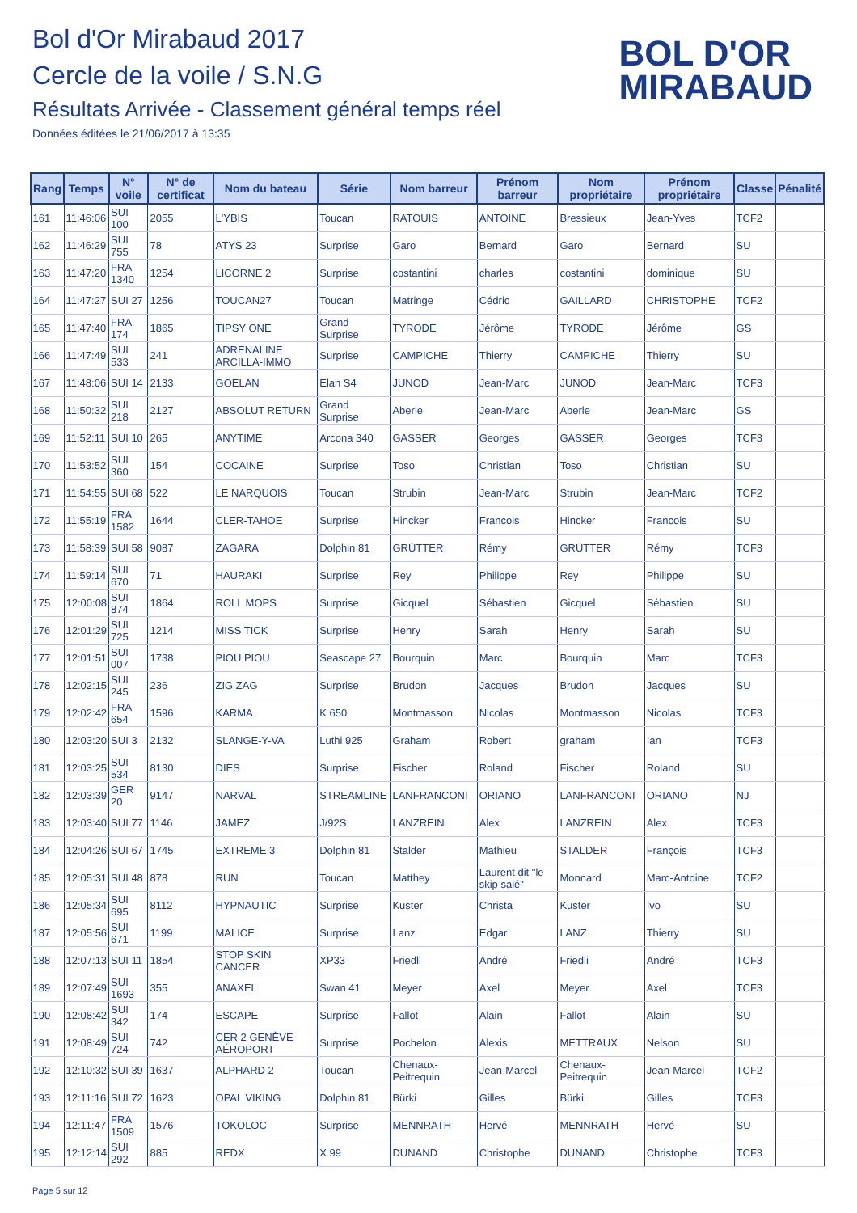Bol d'Or Mirabaud 2017
Cercle de la voile / S.N.G
Résultats Arrivée - Classement général temps réel
Données éditées le 21/06/2017 à 13:35
BOL D'OR
MIRABAUD
| Rang | Temps | N° voile | N° de certificat | Nom du bateau | Série | Nom barreur | Prénom barreur | Nom propriétaire | Prénom propriétaire | Classe | Pénalité |
| --- | --- | --- | --- | --- | --- | --- | --- | --- | --- | --- | --- |
| 161 | 11:46:06 | SUI 100 | 2055 | L'YBIS | Toucan | RATOUIS | ANTOINE | Bressieux | Jean-Yves | TCF2 | |
| 162 | 11:46:29 | SUI 755 | 78 | ATYS 23 | Surprise | Garo | Bernard | Garo | Bernard | SU | |
| 163 | 11:47:20 | FRA 1340 | 1254 | LICORNE 2 | Surprise | costantini | charles | costantini | dominique | SU | |
| 164 | 11:47:27 | SUI 27 | 1256 | TOUCAN27 | Toucan | Matringe | Cédric | GAILLARD | CHRISTOPHE | TCF2 | |
| 165 | 11:47:40 | FRA 174 | 1865 | TIPSY ONE | Grand Surprise | TYRODE | Jérôme | TYRODE | Jérôme | GS | |
| 166 | 11:47:49 | SUI 533 | 241 | ADRENALINE ARCILLA-IMMO | Surprise | CAMPICHE | Thierry | CAMPICHE | Thierry | SU | |
| 167 | 11:48:06 | SUI 14 | 2133 | GOELAN | Elan S4 | JUNOD | Jean-Marc | JUNOD | Jean-Marc | TCF3 | |
| 168 | 11:50:32 | SUI 218 | 2127 | ABSOLUT RETURN | Grand Surprise | Aberle | Jean-Marc | Aberle | Jean-Marc | GS | |
| 169 | 11:52:11 | SUI 10 | 265 | ANYTIME | Arcona 340 | GASSER | Georges | GASSER | Georges | TCF3 | |
| 170 | 11:53:52 | SUI 360 | 154 | COCAINE | Surprise | Toso | Christian | Toso | Christian | SU | |
| 171 | 11:54:55 | SUI 68 | 522 | LE NARQUOIS | Toucan | Strubin | Jean-Marc | Strubin | Jean-Marc | TCF2 | |
| 172 | 11:55:19 | FRA 1582 | 1644 | CLER-TAHOE | Surprise | Hincker | Francois | Hincker | Francois | SU | |
| 173 | 11:58:39 | SUI 58 | 9087 | ZAGARA | Dolphin 81 | GRÜTTER | Rémy | GRÜTTER | Rémy | TCF3 | |
| 174 | 11:59:14 | SUI 670 | 71 | HAURAKI | Surprise | Rey | Philippe | Rey | Philippe | SU | |
| 175 | 12:00:08 | SUI 874 | 1864 | ROLL MOPS | Surprise | Gicquel | Sébastien | Gicquel | Sébastien | SU | |
| 176 | 12:01:29 | SUI 725 | 1214 | MISS TICK | Surprise | Henry | Sarah | Henry | Sarah | SU | |
| 177 | 12:01:51 | SUI 007 | 1738 | PIOU PIOU | Seascape 27 | Bourquin | Marc | Bourquin | Marc | TCF3 | |
| 178 | 12:02:15 | SUI 245 | 236 | ZIG ZAG | Surprise | Brudon | Jacques | Brudon | Jacques | SU | |
| 179 | 12:02:42 | FRA 654 | 1596 | KARMA | K 650 | Montmasson | Nicolas | Montmasson | Nicolas | TCF3 | |
| 180 | 12:03:20 | SUI 3 | 2132 | SLANGE-Y-VA | Luthi 925 | Graham | Robert | graham | Ian | TCF3 | |
| 181 | 12:03:25 | SUI 534 | 8130 | DIES | Surprise | Fischer | Roland | Fischer | Roland | SU | |
| 182 | 12:03:39 | GER 20 | 9147 | NARVAL | STREAMLINE | LANFRANCONI | ORIANO | LANFRANCONI | ORIANO | NJ | |
| 183 | 12:03:40 | SUI 77 | 1146 | JAMEZ | J/92S | LANZREIN | Alex | LANZREIN | Alex | TCF3 | |
| 184 | 12:04:26 | SUI 67 | 1745 | EXTREME 3 | Dolphin 81 | Stalder | Mathieu | STALDER | François | TCF3 | |
| 185 | 12:05:31 | SUI 48 | 878 | RUN | Toucan | Matthey | Laurent dit "le skip salé" | Monnard | Marc-Antoine | TCF2 | |
| 186 | 12:05:34 | SUI 695 | 8112 | HYPNAUTIC | Surprise | Kuster | Christa | Kuster | Ivo | SU | |
| 187 | 12:05:56 | SUI 671 | 1199 | MALICE | Surprise | Lanz | Edgar | LANZ | Thierry | SU | |
| 188 | 12:07:13 | SUI 11 | 1854 | STOP SKIN CANCER | XP33 | Friedli | André | Friedli | André | TCF3 | |
| 189 | 12:07:49 | SUI 1693 | 355 | ANAXEL | Swan 41 | Meyer | Axel | Meyer | Axel | TCF3 | |
| 190 | 12:08:42 | SUI 342 | 174 | ESCAPE | Surprise | Fallot | Alain | Fallot | Alain | SU | |
| 191 | 12:08:49 | SUI 724 | 742 | CER 2 GENÈVE AÉROPORT | Surprise | Pochelon | Alexis | METTRAUX | Nelson | SU | |
| 192 | 12:10:32 | SUI 39 | 1637 | ALPHARD 2 | Toucan | Chenaux-Peitrequin | Jean-Marcel | Chenaux-Peitrequin | Jean-Marcel | TCF2 | |
| 193 | 12:11:16 | SUI 72 | 1623 | OPAL VIKING | Dolphin 81 | Bürki | Gilles | Bürki | Gilles | TCF3 | |
| 194 | 12:11:47 | FRA 1509 | 1576 | TOKOLOC | Surprise | MENNRATH | Hervé | MENNRATH | Hervé | SU | |
| 195 | 12:12:14 | SUI 292 | 885 | REDX | X 99 | DUNAND | Christophe | DUNAND | Christophe | TCF3 | |
Page 5 sur 12